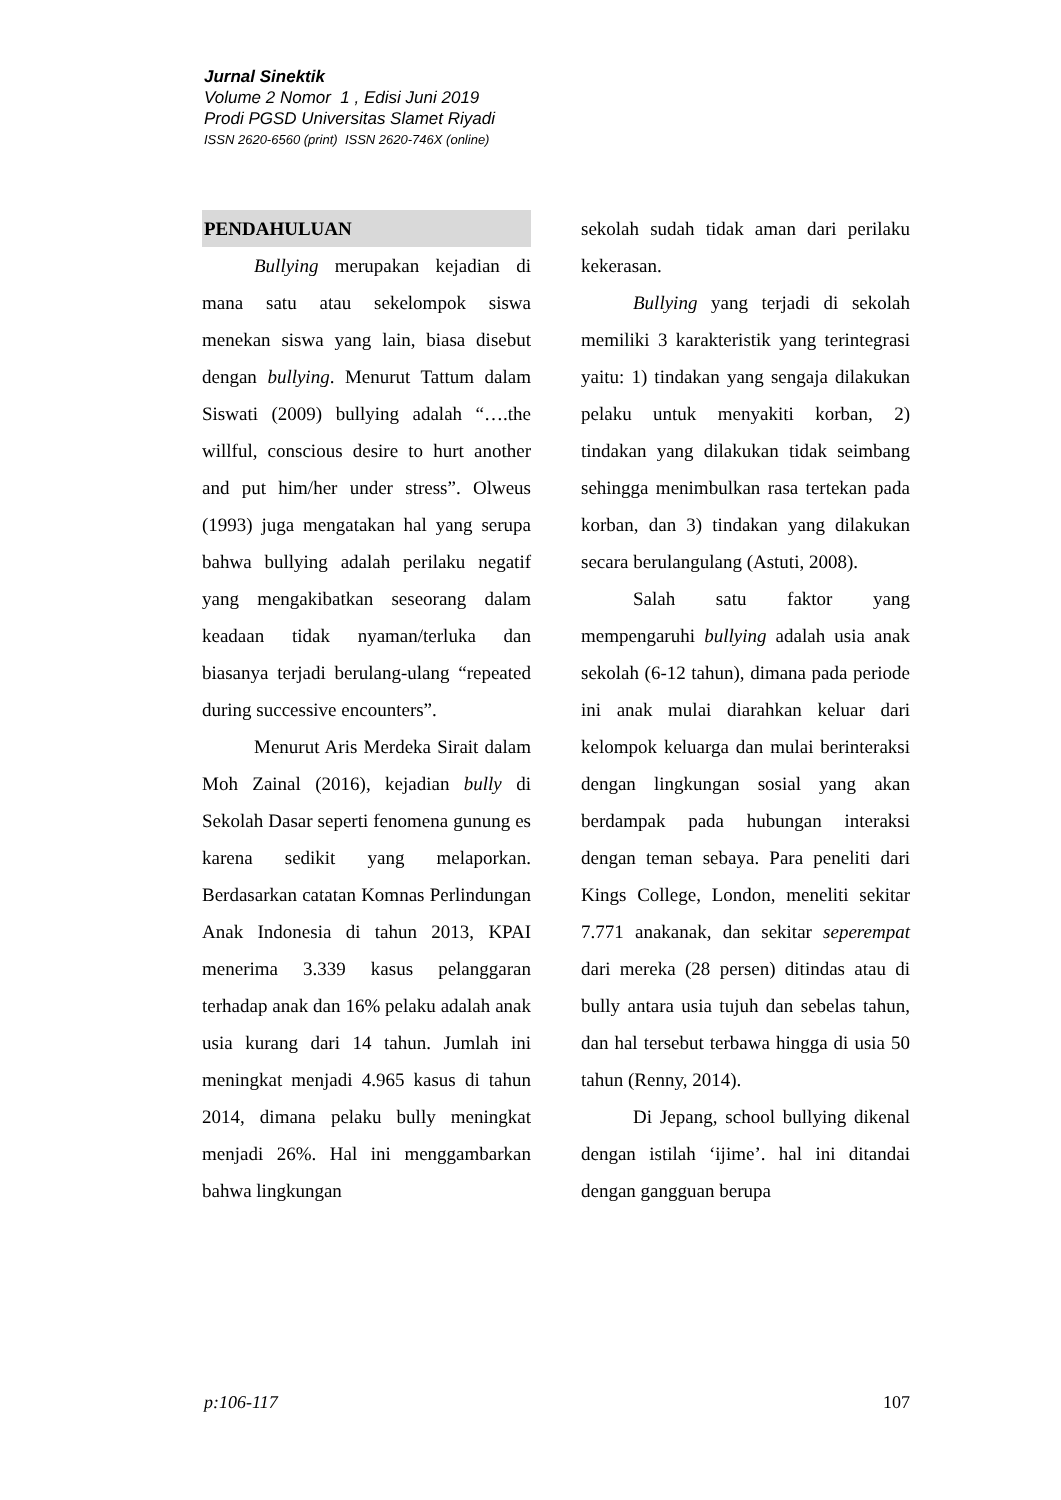Jurnal Sinektik
Volume 2 Nomor 1 , Edisi Juni 2019
Prodi PGSD Universitas Slamet Riyadi
ISSN 2620-6560 (print) ISSN 2620-746X (online)
PENDAHULUAN
Bullying merupakan kejadian di mana satu atau sekelompok siswa menekan siswa yang lain, biasa disebut dengan bullying. Menurut Tattum dalam Siswati (2009) bullying adalah “….the willful, conscious desire to hurt another and put him/her under stress”. Olweus (1993) juga mengatakan hal yang serupa bahwa bullying adalah perilaku negatif yang mengakibatkan seseorang dalam keadaan tidak nyaman/terluka dan biasanya terjadi berulang-ulang “repeated during successive encounters”.
Menurut Aris Merdeka Sirait dalam Moh Zainal (2016), kejadian bully di Sekolah Dasar seperti fenomena gunung es karena sedikit yang melaporkan. Berdasarkan catatan Komnas Perlindungan Anak Indonesia di tahun 2013, KPAI menerima 3.339 kasus pelanggaran terhadap anak dan 16% pelaku adalah anak usia kurang dari 14 tahun. Jumlah ini meningkat menjadi 4.965 kasus di tahun 2014, dimana pelaku bully meningkat menjadi 26%. Hal ini menggambarkan bahwa lingkungan
sekolah sudah tidak aman dari perilaku kekerasan.
Bullying yang terjadi di sekolah memiliki 3 karakteristik yang terintegrasi yaitu: 1) tindakan yang sengaja dilakukan pelaku untuk menyakiti korban, 2) tindakan yang dilakukan tidak seimbang sehingga menimbulkan rasa tertekan pada korban, dan 3) tindakan yang dilakukan secara berulangulang (Astuti, 2008).
Salah satu faktor yang mempengaruhi bullying adalah usia anak sekolah (6-12 tahun), dimana pada periode ini anak mulai diarahkan keluar dari kelompok keluarga dan mulai berinteraksi dengan lingkungan sosial yang akan berdampak pada hubungan interaksi dengan teman sebaya. Para peneliti dari Kings College, London, meneliti sekitar 7.771 anakanak, dan sekitar seperempat dari mereka (28 persen) ditindas atau di bully antara usia tujuh dan sebelas tahun, dan hal tersebut terbawa hingga di usia 50 tahun (Renny, 2014).
Di Jepang, school bullying dikenal dengan istilah ‘ijime’. hal ini ditandai dengan gangguan berupa
p:106-117 107